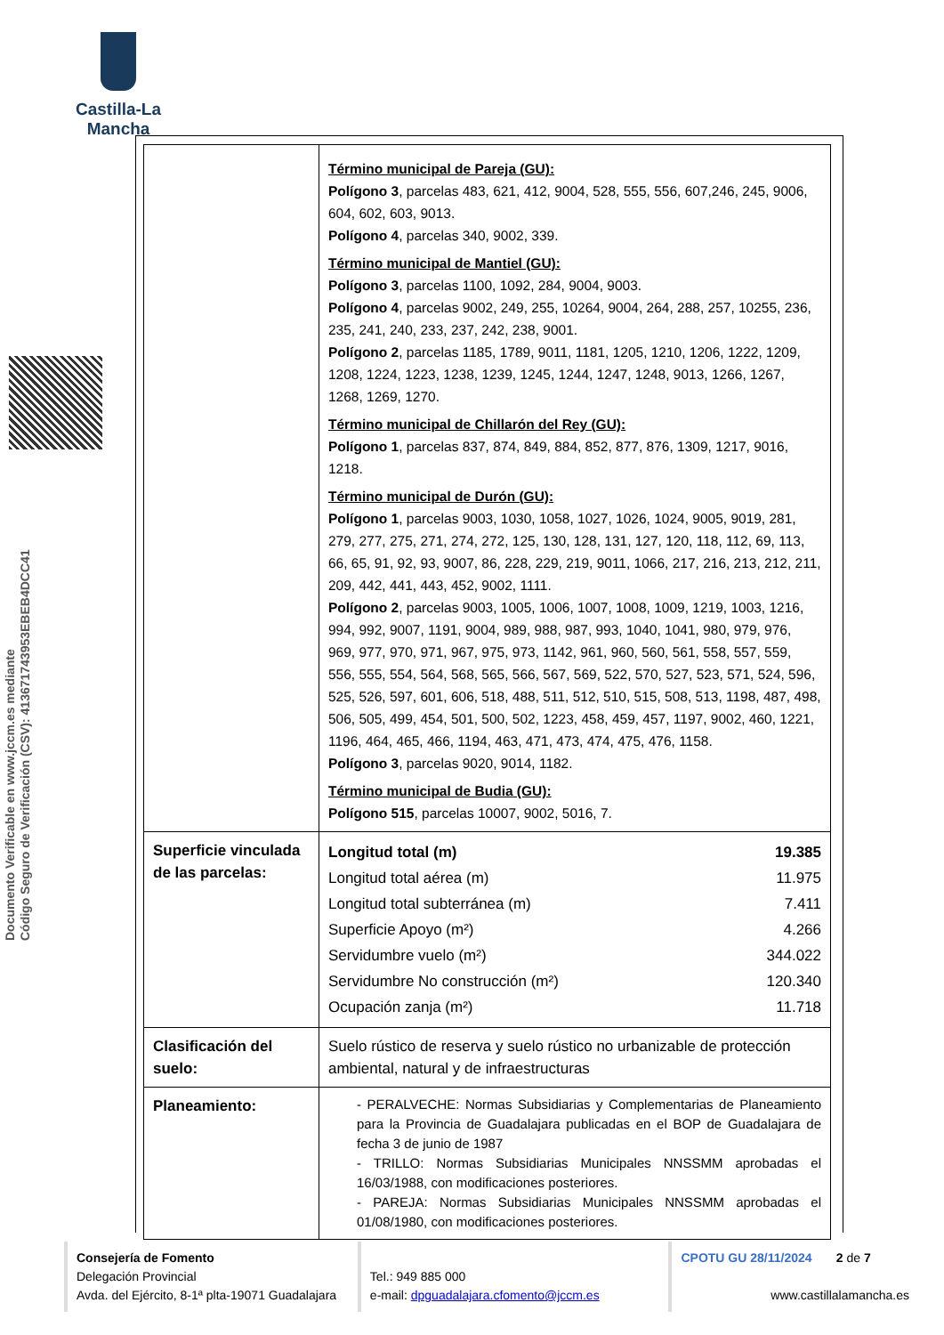Castilla-La Mancha
Documento Verificable en www.jccm.es mediante
Código Seguro de Verificación (CSV): 413671743953EBEB4DCC41
| | Término municipal de Pareja (GU): Polígono 3 , parcelas 483, 621, 412, 9004, 528, 555, 556, 607,246, 245, 9006, 604, 602, 603, 9013. Polígono 4 , parcelas 340, 9002, 339. Término municipal de Mantiel (GU): Polígono 3 , parcelas 1100, 1092, 284, 9004, 9003. Polígono 4 , parcelas 9002, 249, 255, 10264, 9004, 264, 288, 257, 10255, 236, 235, 241, 240, 233, 237, 242, 238, 9001. Polígono 2 , parcelas 1185, 1789, 9011, 1181, 1205, 1210, 1206, 1222, 1209, 1208, 1224, 1223, 1238, 1239, 1245, 1244, 1247, 1248, 9013, 1266, 1267, 1268, 1269, 1270. Término municipal de Chillarón del Rey (GU): Polígono 1 , parcelas 837, 874, 849, 884, 852, 877, 876, 1309, 1217, 9016, 1218. Término municipal de Durón (GU): Polígono 1 , parcelas 9003, 1030, 1058, 1027, 1026, 1024, 9005, 9019, 281, 279, 277, 275, 271, 274, 272, 125, 130, 128, 131, 127, 120, 118, 112, 69, 113, 66, 65, 91, 92, 93, 9007, 86, 228, 229, 219, 9011, 1066, 217, 216, 213, 212, 211, 209, 442, 441, 443, 452, 9002, 1111. Polígono 2 , parcelas 9003, 1005, 1006, 1007, 1008, 1009, 1219, 1003, 1216, 994, 992, 9007, 1191, 9004, 989, 988, 987, 993, 1040, 1041, 980, 979, 976, 969, 977, 970, 971, 967, 975, 973, 1142, 961, 960, 560, 561, 558, 557, 559, 556, 555, 554, 564, 568, 565, 566, 567, 569, 522, 570, 527, 523, 571, 524, 596, 525, 526, 597, 601, 606, 518, 488, 511, 512, 510, 515, 508, 513, 1198, 487, 498, 506, 505, 499, 454, 501, 500, 502, 1223, 458, 459, 457, 1197, 9002, 460, 1221, 1196, 464, 465, 466, 1194, 463, 471, 473, 474, 475, 476, 1158. Polígono 3 , parcelas 9020, 9014, 1182. Término municipal de Budia (GU): Polígono 515 , parcelas 10007, 9002, 5016, 7. |
| Superficie vinculada de las parcelas: | / Longitud total (m) / 19.385 / / Longitud total aérea (m) / 11.975 / / Longitud total subterránea (m) / 7.411 / / Superficie Apoyo (m²) / 4.266 / / Servidumbre vuelo (m²) / 344.022 / / Servidumbre No construcción (m²) / 120.340 / / Ocupación zanja (m²) / 11.718 / |
| Clasificación del suelo: | Suelo rústico de reserva y suelo rústico no urbanizable de protección ambiental, natural y de infraestructuras |
| Planeamiento: | - PERALVECHE: Normas Subsidiarias y Complementarias de Planeamiento para la Provincia de Guadalajara publicadas en el BOP de Guadalajara de fecha 3 de junio de 1987 - TRILLO: Normas Subsidiarias Municipales NNSSMM aprobadas el 16/03/1988, con modificaciones posteriores. - PAREJA: Normas Subsidiarias Municipales NNSSMM aprobadas el 01/08/1980, con modificaciones posteriores. |
Consejería de Fomento
Delegación Provincial
Avda. del Ejército, 8-1ª plta-19071 Guadalajara
Tel.: 949 885 000
e-mail: dpguadalajara.cfomento@jccm.es
CPOTU GU 28/11/2024 2 de 7
www.castillalamancha.es